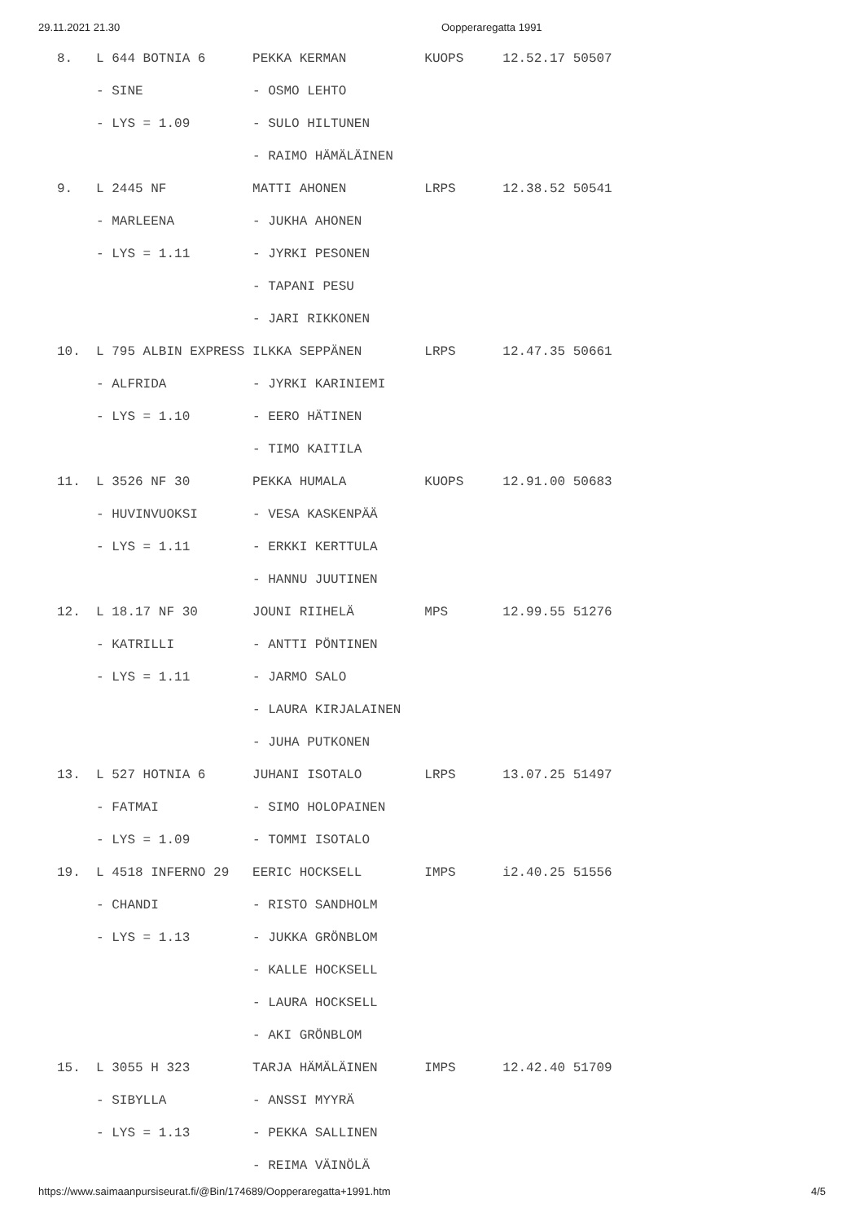29.11.2021 21.30 Oopperaregatta 1991
8.   L 644 BOTNIA 6      PEKKA KERMAN          KUOPS     12.52.17 50507
     - SINE              - OSMO LEHTO
     - LYS = 1.09        - SULO HILTUNEN
                         - RAIMO HÄMÄLÄINEN
9.   L 2445 NF           MATTI AHONEN          LRPS      12.38.52 50541
     - MARLEENA          - JUKHA AHONEN
     - LYS = 1.11        - JYRKI PESONEN
                         - TAPANI PESU
                         - JARI RIKKONEN
10.  L 795 ALBIN EXPRESS ILKKA SEPPÄNEN        LRPS      12.47.35 50661
     - ALFRIDA           - JYRKI KARINIEMI
     - LYS = 1.10        - EERO HÄTINEN
                         - TIMO KAITILA
11.  L 3526 NF 30        PEKKA HUMALA          KUOPS     12.91.00 50683
     - HUVINVUOKSI       - VESA KASKENPÄÄ
     - LYS = 1.11        - ERKKI KERTTULA
                         - HANNU JUUTINEN
12.  L 18.17 NF 30       JOUNI RIIHELÄ         MPS       12.99.55 51276
     - KATRILLI          - ANTTI PÖNTINEN
     - LYS = 1.11        - JARMO SALO
                         - LAURA KIRJALAINEN
                         - JUHA PUTKONEN
13.  L 527 HOTNIA 6      JUHANI ISOTALO        LRPS      13.07.25 51497
     - FATMAI            - SIMO HOLOPAINEN
     - LYS = 1.09        - TOMMI ISOTALO
19.  L 4518 INFERNO 29   EERIC HOCKSELL        IMPS      i2.40.25 51556
     - CHANDI            - RISTO SANDHOLM
     - LYS = 1.13        - JUKKA GRÖNBLOM
                         - KALLE HOCKSELL
                         - LAURA HOCKSELL
                         - AKI GRÖNBLOM
15.  L 3055 H 323        TARJA HÄMÄLÄINEN      IMPS      12.42.40 51709
     - SIBYLLA           - ANSSI MYYRÄ
     - LYS = 1.13        - PEKKA SALLINEN
                         - REIMA VÄINÖLÄ
https://www.saimaanpursiseurat.fi/@Bin/174689/Oopperaregatta+1991.htm 4/5